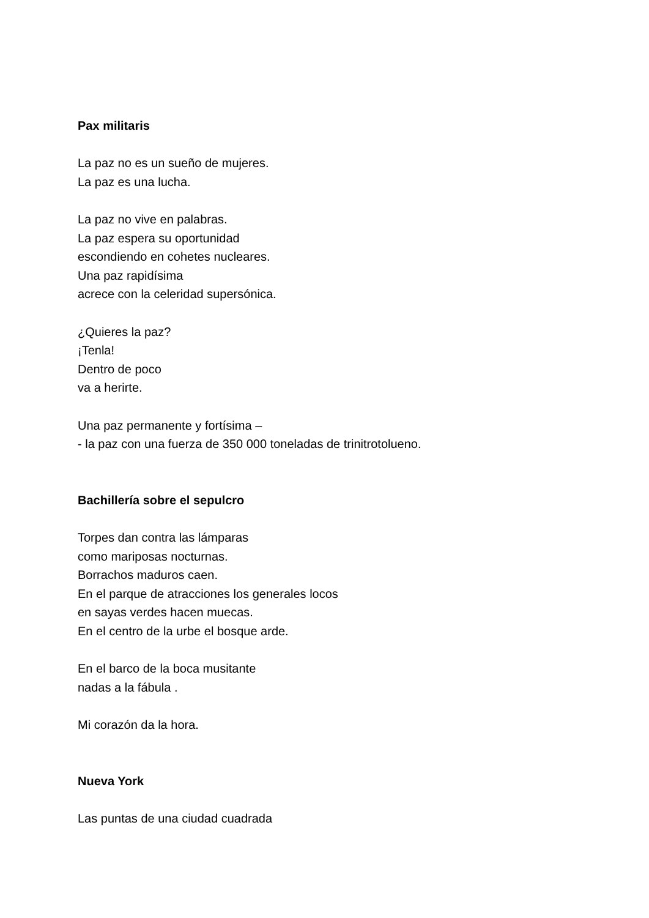Pax militaris
La paz no es un sueño de mujeres.
La paz es una lucha.
La paz no vive en palabras.
La paz espera su oportunidad
escondiendo en cohetes nucleares.
Una paz rapidísima
acrece con la celeridad supersónica.
¿Quieres la paz?
¡Tenla!
Dentro de poco
va a herirte.
Una paz permanente y fortísima –
- la paz con una fuerza de 350 000 toneladas de trinitrotolueno.
Bachillería sobre el sepulcro
Torpes dan contra las lámparas
como mariposas nocturnas.
Borrachos maduros caen.
En el parque de atracciones los generales locos
en sayas verdes hacen muecas.
En el centro de la urbe el bosque arde.
En el barco de la boca musitante
nadas a la fábula .
Mi corazón da la hora.
Nueva York
Las puntas de una ciudad cuadrada